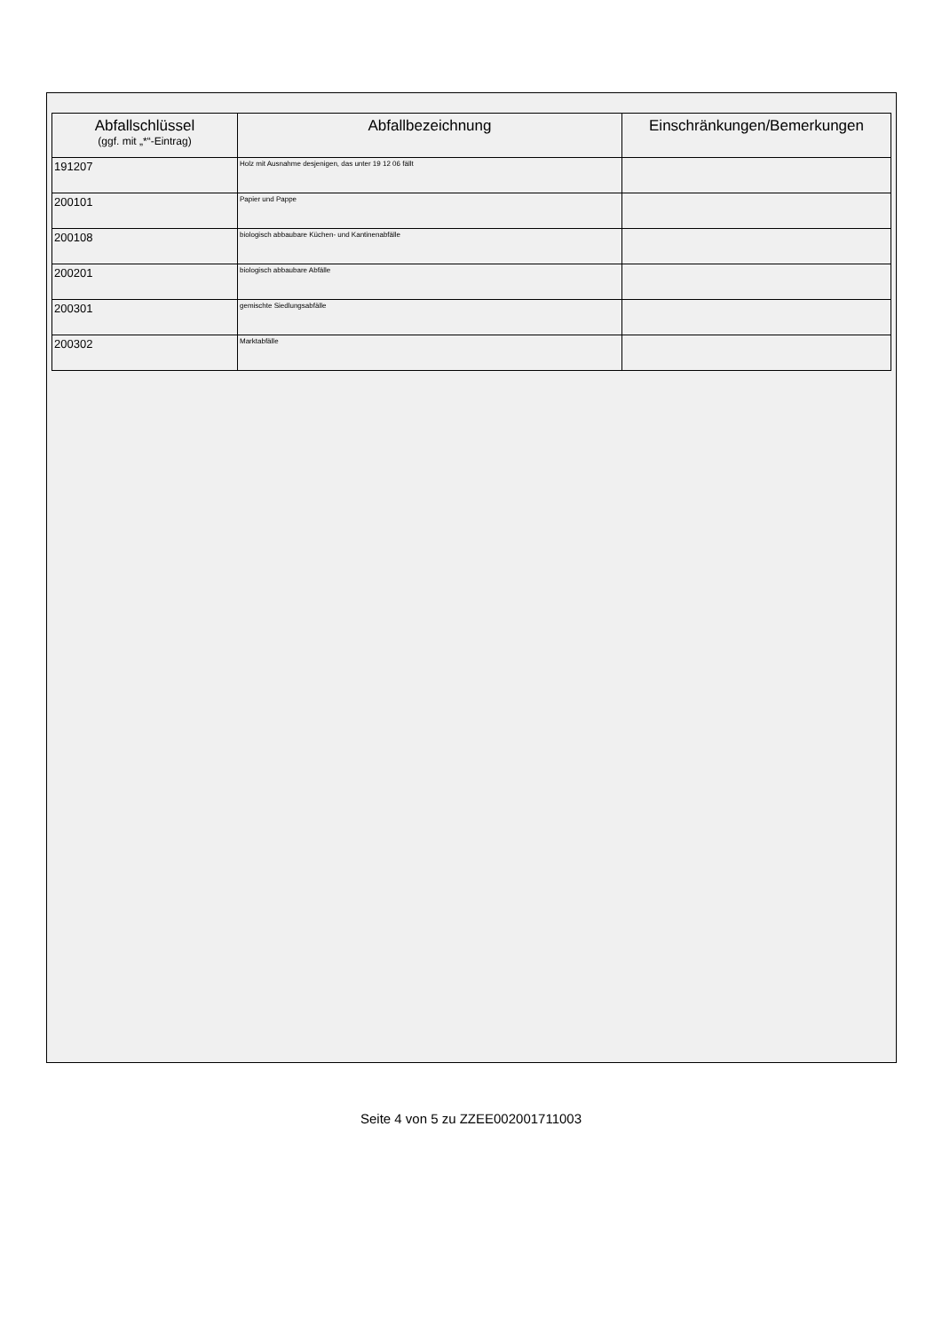| Abfallschlüssel (ggf. mit „*“-Eintrag) | Abfallbezeichnung | Einschränkungen/Bemerkungen |
| --- | --- | --- |
| 191207 | Holz mit Ausnahme desjenigen, das unter 19 12 06 fällt | |
| 200101 | Papier und Pappe | |
| 200108 | biologisch abbaubare Küchen- und Kantinenabfälle | |
| 200201 | biologisch abbaubare Abfälle | |
| 200301 | gemischte Siedlungsabfälle | |
| 200302 | Marktabfälle | |
Seite 4 von 5 zu ZZEE002001711003